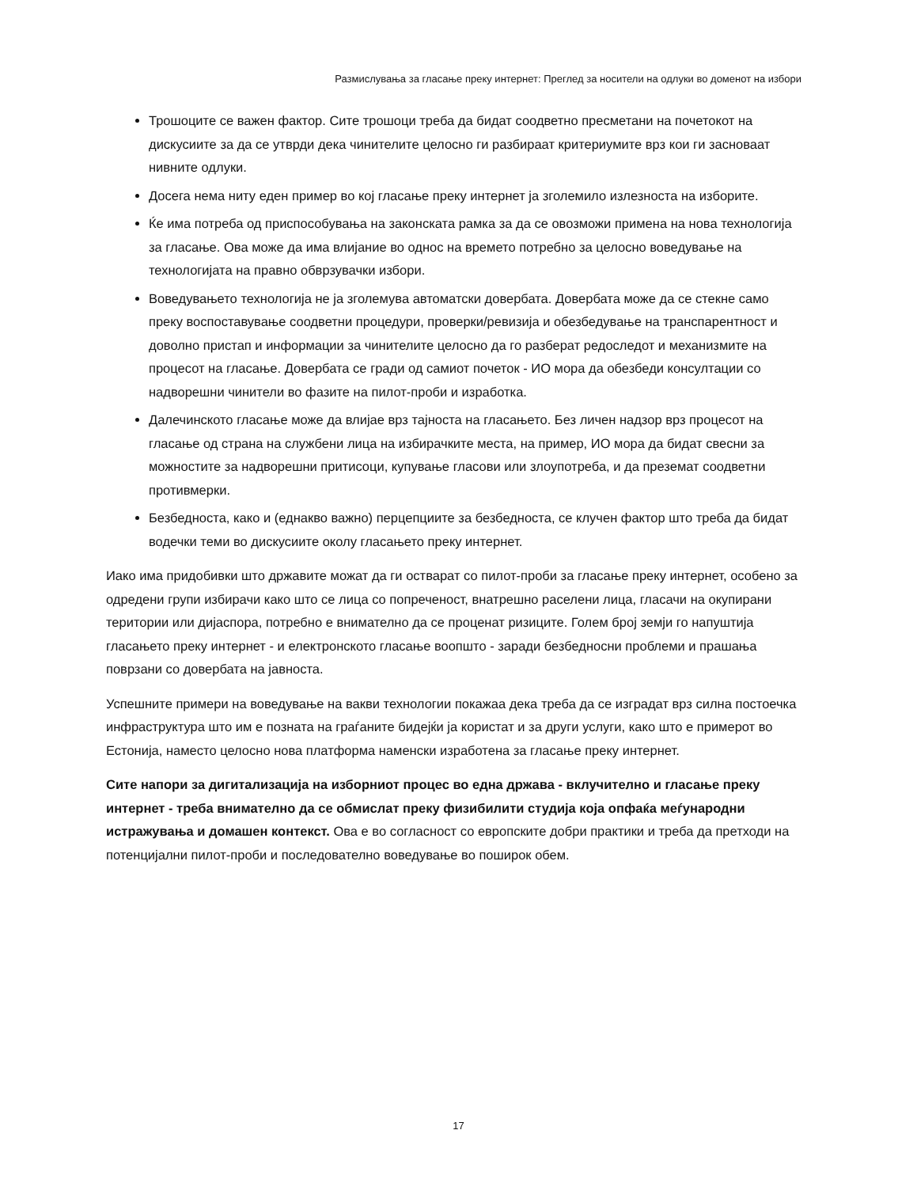Размислувања за гласање преку интернет: Преглед за носители на одлуки во доменот на избори
Трошоците се важен фактор. Сите трошоци треба да бидат соодветно пресметани на почетокот на дискусиите за да се утврди дека чинителите целосно ги разбираат критериумите врз кои ги засноваат нивните одлуки.
Досега нема ниту еден пример во кој гласање преку интернет ја зголемило излезноста на изборите.
Ќе има потреба од приспособувања на законската рамка за да се овозможи примена на нова технологија за гласање. Ова може да има влијание во однос на времето потребно за целосно воведување на технологијата на правно обврзувачки избори.
Воведувањето технологија не ја зголемува автоматски довербата. Довербата може да се стекне само преку воспоставување соодветни процедури, проверки/ревизија и обезбедување на транспарентност и доволно пристап и информации за чинителите целосно да го разберат редоследот и механизмите на процесот на гласање. Довербата се гради од самиот почеток - ИО мора да обезбеди консултации со надворешни чинители во фазите на пилот-проби и изработка.
Далечинското гласање може да влијае врз тајноста на гласањето. Без личен надзор врз процесот на гласање од страна на службени лица на избирачките места, на пример, ИО мора да бидат свесни за можностите за надворешни притисоци, купување гласови или злоупотреба, и да преземат соодветни противмерки.
Безбедноста, како и (еднакво важно) перцепциите за безбедноста, се клучен фактор што треба да бидат водечки теми во дискусиите околу гласањето преку интернет.
Иако има придобивки што државите можат да ги остварат со пилот-проби за гласање преку интернет, особено за одредени групи избирачи како што се лица со попреченост, внатрешно раселени лица, гласачи на окупирани територии или дијаспора, потребно е внимателно да се проценат ризиците. Голем број земји го напуштија гласањето преку интернет - и електронското гласање воопшто - заради безбедносни проблеми и прашања поврзани со довербата на јавноста.
Успешните примери на воведување на вакви технологии покажаа дека треба да се изградат врз силна постоечка инфраструктура што им е позната на граѓаните бидејќи ја користат и за други услуги, како што е примерот во Естонија, наместо целосно нова платформа наменски изработена за гласање преку интернет.
Сите напори за дигитализација на изборниот процес во една држава - вклучително и гласање преку интернет - треба внимателно да се обмислат преку физибилити студија која опфаќа меѓународни истражувања и домашен контекст. Ова е во согласност со европските добри практики и треба да претходи на потенцијални пилот-проби и последователно воведување во поширок обем.
17